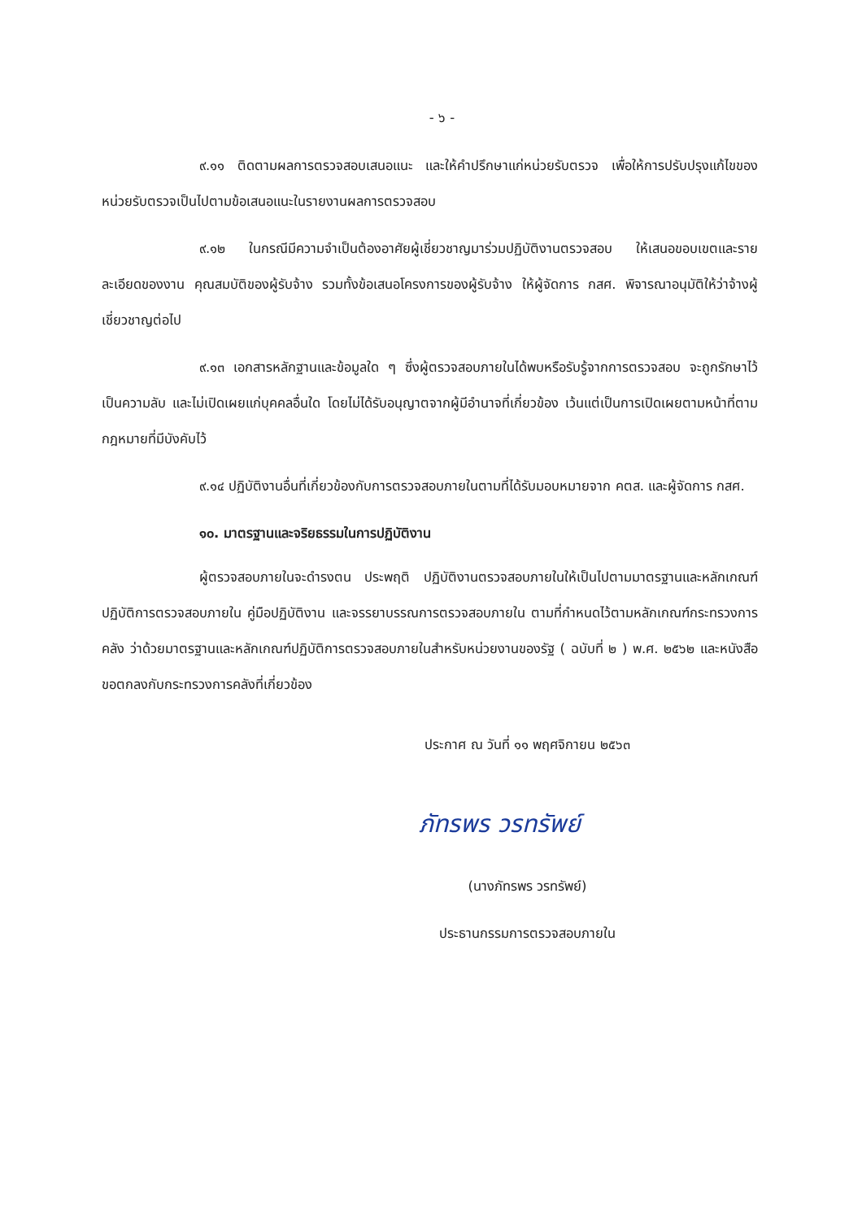- ๖ -
๙.๑๑ ติดตามผลการตรวจสอบเสนอแนะ และให้คำปรึกษาแก่หน่วยรับตรวจ เพื่อให้การปรับปรุงแก้ไขของหน่วยรับตรวจเป็นไปตามข้อเสนอแนะในรายงานผลการตรวจสอบ
๙.๑๒ ในกรณีมีความจำเป็นต้องอาศัยผู้เชี่ยวชาญมาร่วมปฏิบัติงานตรวจสอบ ให้เสนอขอบเขตและรายละเอียดของงาน คุณสมบัติของผู้รับจ้าง รวมทั้งข้อเสนอโครงการของผู้รับจ้าง ให้ผู้จัดการ กสศ. พิจารณาอนุมัติให้ว่าจ้างผู้เชี่ยวชาญต่อไป
๙.๑๓ เอกสารหลักฐานและข้อมูลใด ๆ ซึ่งผู้ตรวจสอบภายในได้พบหรือรับรู้จากการตรวจสอบ จะถูกรักษาไว้เป็นความลับ และไม่เปิดเผยแก่บุคคลอื่นใด โดยไม่ได้รับอนุญาตจากผู้มีอำนาจที่เกี่ยวข้อง เว้นแต่เป็นการเปิดเผยตามหน้าที่ตามกฎหมายที่มีบังคับไว้
๙.๑๔ ปฏิบัติงานอื่นที่เกี่ยวข้องกับการตรวจสอบภายในตามที่ได้รับมอบหมายจาก คตส. และผู้จัดการ กสศ.
๑๐. มาตรฐานและจริยธรรมในการปฏิบัติงาน
ผู้ตรวจสอบภายในจะดำรงตน ประพฤติ ปฏิบัติงานตรวจสอบภายในให้เป็นไปตามมาตรฐานและหลักเกณฑ์ปฏิบัติการตรวจสอบภายใน คู่มือปฏิบัติงาน และจรรยาบรรณการตรวจสอบภายใน ตามที่กำหนดไว้ตามหลักเกณฑ์กระทรวงการคลัง ว่าด้วยมาตรฐานและหลักเกณฑ์ปฏิบัติการตรวจสอบภายในสำหรับหน่วยงานของรัฐ ( ฉบับที่ ๒ ) พ.ศ. ๒๕๖๒ และหนังสือขอตกลงกับกระทรวงการคลังที่เกี่ยวข้อง
ประกาศ ณ วันที่ ๑๑ พฤศจิกายน ๒๕๖๓
ภัทรพร วรทรัพย์
(นางภัทรพร วรทรัพย์)
ประธานกรรมการตรวจสอบภายใน